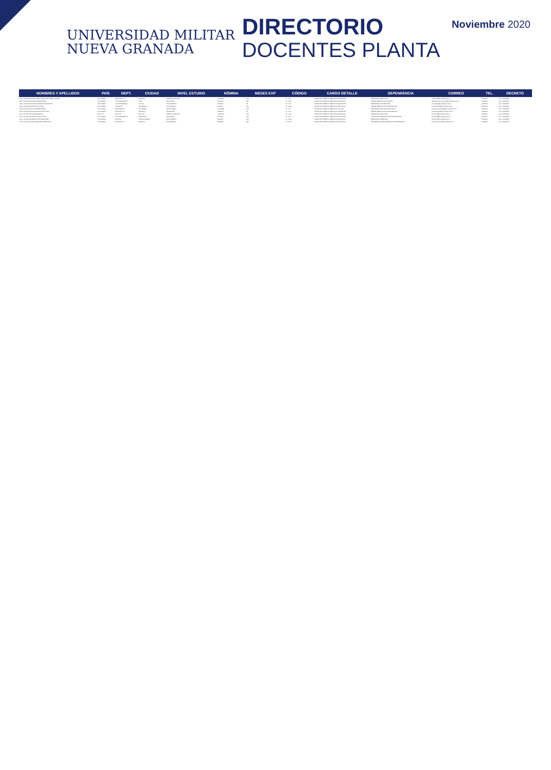UNIVERSIDAD MILITAR
NUEVA GRANADA
DIRECTORIO
DOCENTES PLANTA
Noviembre 2020
| NOMBRES Y APELLIDOS | PAÍS | DEPT. | CIUDAD | NIVEL ESTUDIO | NÓMINA | MESES EXP | CÓDIGO | CARGO DETALLE | DEPENDENCIA | CORREO | TEL. | DECRETO |
| --- | --- | --- | --- | --- | --- | --- | --- | --- | --- | --- | --- | --- |
| DOC. PLANTA ACERO MENDIVELSO EDUARDO JAVIER | COLOMBIA | BOGOTÁ D.C. | BOGOTÁ | ESPECIALIZACION | 21/4/2010 | 126 | TT_AXI | DOCENTE TIEMPO COMPLETO ASISTENTE | PREGRADO MEDICINA | medicina@unimilitar.edu.co | 6500000 | Dec. 2/16/2020 |
| DOC. PLANTA ACOSTA HERNANDEZ | COLOMBIA | CUNDINAMARCA | CHIA | MAGISTER | 7/6/2006 | 198 | TT_ASO | DOCENTE TIEMPO COMPLETO ASOCIADO | DEPARTAMENTO DE QUIMICA | departamento.quimica@unimilitar.edu.co | 6500000 | Dec. 2/16/2020 |
| DOC. PLANTA ACOSTA CASANOVAS MARTHA | COLOMBIA | CUNDINAMARCA | CAJICA | DOCTORADO | 8/1/2014 | 82 | TT_AXI | DOCENTE TIEMPO COMPLETO ASISTENTE | PREGRADO CONTADURIA | contaduria@unimilitar.edu.co | 6500000 | Dec. 2/16/2020 |
| DOC. PLANTA ACUÑA CELLADOS | COLOMBIA | CAQUETA | FLORENCIA | DOCTORADO | 3/1/2011 | 116 | TT_ASO | DOCENTE TIEMPO COMPLETO ASOCIADO | DEPARTAMENTO DE MATEMATICAS | matematicas@unimilitar.edu.co | 6500000 | Dec. 2/16/2020 |
| DOC. PLANTA AGUILAR BERNARDO | COLOMBIA | SANTANDER | SOCORRO | DOCTORADO | 7/10/2008 | 148 | TT_TIT | DOCENTE TIEMPO COMPLETO TITULAR | PREGRADO BIOLOGIA APLICADA | programa.biologia@unimilitar.edu.co | 6500000 | Dec. 2/16/2020 |
| DOC. PLANTA AGUILAR SANCHEZ JOHN | COLOMBIA | BOGOTÁ D.C. | BOGOTÁ | MAGISTER | 1/8/2016 | 56 | TT_AXI | DOCENTE TIEMPO COMPLETO ASISTENTE | DEPARTAMENTO DE MATEMATICAS | matematicas@unimilitar.edu.co | 6500000 | Dec. 2/16/2020 |
| DOC. PLANTA AGUIRRE GARCIA | BOLIVIA | BOLIVIA | BOLIVIA | ESPECIALIZACION | 1/10/2010 | 130 | TT_ASO | DOCENTE TIEMPO COMPLETO ASOCIADO | PREGRADO MEDICINA | medicina@unimilitar.edu.co | 6500000 | Dec. 2/16/2020 |
| DOC. PLANTA ALARCON DIAZ JOSE | COLOMBIA | CUNDINAMARCA | GIRARDOT | MAGISTER | 2/7/2011 | 112 | TT_AXI | DOCENTE TIEMPO COMPLETO ASISTENTE | DIVISION DE BIENESTAR UNIVERSITARIO | bienestar@unimilitar.edu.co | 6500000 | Dec. 2/16/2020 |
| DOC. PLANTA ALARCON PEÑA ANDREA | COLOMBIA | BOYACA | CHIQUINQUIRA | DOCTORADO | 2/8/2010 | 132 | TT_ASO | DOCENTE TIEMPO COMPLETO ASOCIADO | PREGRADO DERECHO | derecho@unimilitar.edu.co | 6500000 | Dec. 2/16/2020 |
| DOC. PLANTA ALBAN RAMIREZ FERNANDO | COLOMBIA | BOGOTÁ D.C. | BOGOTÁ | DOCTORADO | 2/6/2003 | 209 | TT_ASO | DOCENTE TIEMPO COMPLETO ASOCIADO | PREGRADO ADMINISTRACION DE EMPRESAS | administracion@unimilitar.edu.co | 6500000 | Dec. 2/16/2020 |